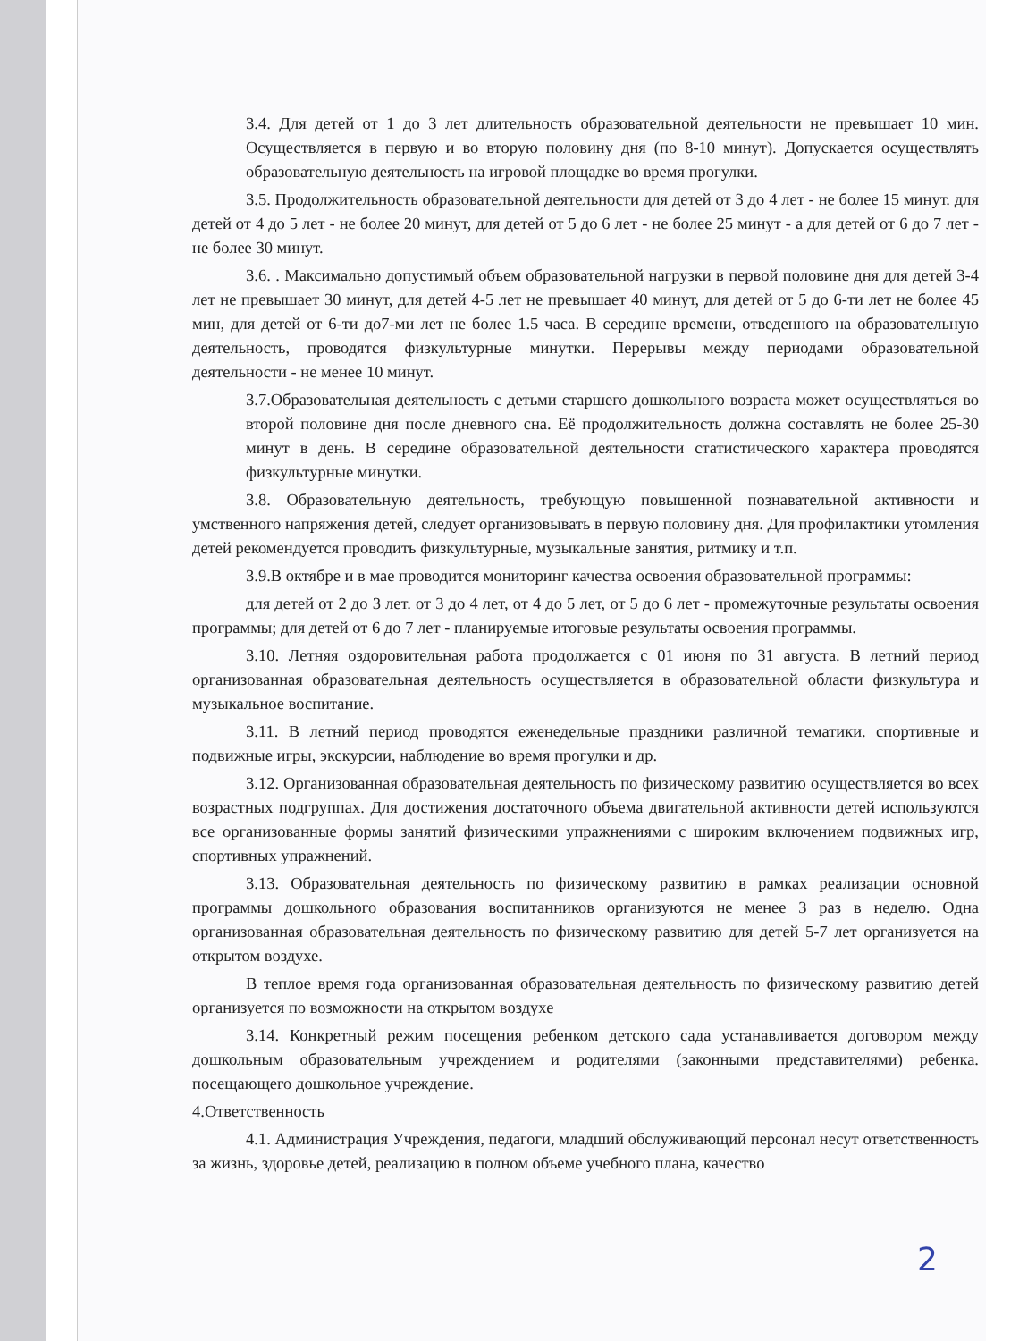3.4. Для детей от 1 до 3 лет длительность образовательной деятельности не превышает 10 мин. Осуществляется в первую и во вторую половину дня (по 8-10 минут). Допускается осуществлять образовательную деятельность на игровой площадке во время прогулки.
3.5. Продолжительность образовательной деятельности для детей от 3 до 4 лет - не более 15 минут. для детей от 4 до 5 лет - не более 20 минут, для детей от 5 до 6 лет - не более 25 минут - а для детей от 6 до 7 лет - не более 30 минут.
3.6. . Максимально допустимый объем образовательной нагрузки в первой половине дня для детей 3-4 лет не превышает 30 минут, для детей 4-5 лет не превышает 40 минут, для детей от 5 до 6-ти лет не более 45 мин, для детей от 6-ти до7-ми лет не более 1.5 часа. В середине времени, отведенного на образовательную деятельность, проводятся физкультурные минутки. Перерывы между периодами образовательной деятельности - не менее 10 минут.
3.7.Образовательная деятельность с детьми старшего дошкольного возраста может осуществляться во второй половине дня после дневного сна. Её продолжительность должна составлять не более 25-30 минут в день. В середине образовательной деятельности статистического характера проводятся физкультурные минутки.
3.8. Образовательную деятельность, требующую повышенной познавательной активности и умственного напряжения детей, следует организовывать в первую половину дня. Для профилактики утомления детей рекомендуется проводить физкультурные, музыкальные занятия, ритмику и т.п.
3.9.В октябре и в мае проводится мониторинг качества освоения образовательной программы:
для детей от 2 до 3 лет. от 3 до 4 лет, от 4 до 5 лет, от 5 до 6 лет - промежуточные результаты освоения программы; для детей от 6 до 7 лет - планируемые итоговые результаты освоения программы.
3.10. Летняя оздоровительная работа продолжается с 01 июня по 31 августа. В летний период организованная образовательная деятельность осуществляется в образовательной области физкультура и музыкальное воспитание.
3.11. В летний период проводятся еженедельные праздники различной тематики. спортивные и подвижные игры, экскурсии, наблюдение во время прогулки и др.
3.12. Организованная образовательная деятельность по физическому развитию осуществляется во всех возрастных подгруппах. Для достижения достаточного объема двигательной активности детей используются все организованные формы занятий физическими упражнениями с широким включением подвижных игр, спортивных упражнений.
3.13. Образовательная деятельность по физическому развитию в рамках реализации основной программы дошкольного образования воспитанников организуются не менее 3 раз в неделю. Одна организованная образовательная деятельность по физическому развитию для детей 5-7 лет организуется на открытом воздухе.
В теплое время года организованная образовательная деятельность по физическому развитию детей организуется по возможности на открытом воздухе
3.14. Конкретный режим посещения ребенком детского сада устанавливается договором между дошкольным образовательным учреждением и родителями (законными представителями) ребенка. посещающего дошкольное учреждение.
4.Ответственность
4.1. Администрация Учреждения, педагоги, младший обслуживающий персонал несут ответственность за жизнь, здоровье детей, реализацию в полном объеме учебного плана, качество
2